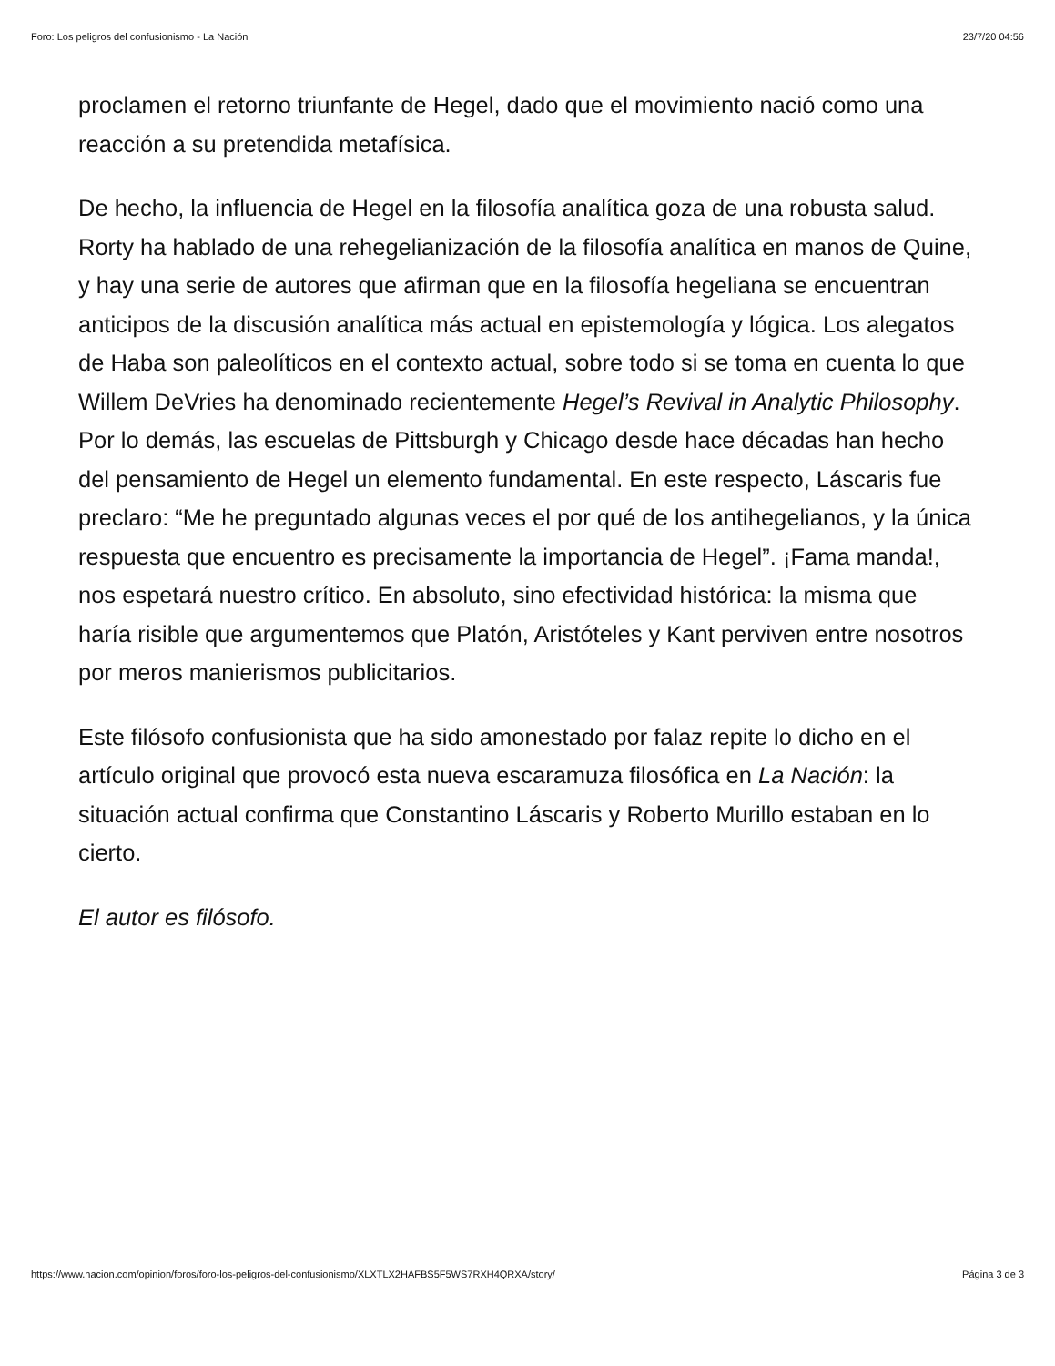Foro: Los peligros del confusionismo - La Nación 23/7/20 04:56
proclamen el retorno triunfante de Hegel, dado que el movimiento nació como una reacción a su pretendida metafísica.
De hecho, la influencia de Hegel en la filosofía analítica goza de una robusta salud. Rorty ha hablado de una rehegelianización de la filosofía analítica en manos de Quine, y hay una serie de autores que afirman que en la filosofía hegeliana se encuentran anticipos de la discusión analítica más actual en epistemología y lógica. Los alegatos de Haba son paleolíticos en el contexto actual, sobre todo si se toma en cuenta lo que Willem DeVries ha denominado recientemente Hegel’s Revival in Analytic Philosophy. Por lo demás, las escuelas de Pittsburgh y Chicago desde hace décadas han hecho del pensamiento de Hegel un elemento fundamental. En este respecto, Láscaris fue preclaro: “Me he preguntado algunas veces el por qué de los antihegelianos, y la única respuesta que encuentro es precisamente la importancia de Hegel”. ¡Fama manda!, nos espetará nuestro crítico. En absoluto, sino efectividad histórica: la misma que haría risible que argumentemos que Platón, Aristóteles y Kant perviven entre nosotros por meros manierismos publicitarios.
Este filósofo confusionista que ha sido amonestado por falaz repite lo dicho en el artículo original que provocó esta nueva escaramuza filosófica en La Nación: la situación actual confirma que Constantino Láscaris y Roberto Murillo estaban en lo cierto.
El autor es filósofo.
https://www.nacion.com/opinion/foros/foro-los-peligros-del-confusionismo/XLXTLX2HAFBS5F5WS7RXH4QRXA/story/ Página 3 de 3